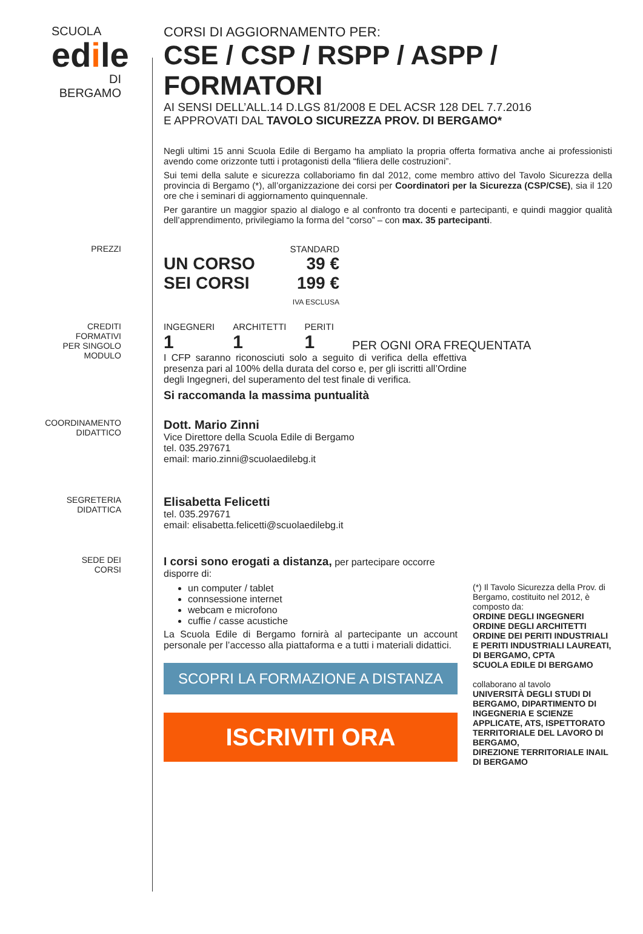SCUOLA
edile
DI BERGAMO
CORSI DI AGGIORNAMENTO PER:
CSE / CSP / RSPP / ASPP / FORMATORI
AI SENSI DELL’ALL.14 D.LGS 81/2008 E DEL ACSR 128 DEL 7.7.2016
E APPROVATI DAL TAVOLO SICUREZZA PROV. DI BERGAMO*
Negli ultimi 15 anni Scuola Edile di Bergamo ha ampliato la propria offerta formativa anche ai professionisti avendo come orizzonte tutti i protagonisti della “filiera delle costruzioni”.
Sui temi della salute e sicurezza collaboriamo fin dal 2012, come membro attivo del Tavolo Sicurezza della provincia di Bergamo (*), all’organizzazione dei corsi per Coordinatori per la Sicurezza (CSP/CSE), sia il 120 ore che i seminari di aggiornamento quinquennale.
Per garantire un maggior spazio al dialogo e al confronto tra docenti e partecipanti, e quindi maggior qualità dell’apprendimento, privilegiamo la forma del “corso” – con max. 35 partecipanti.
PREZZI STANDARD
UN CORSO 39 €
SEI CORSI 199 €
IVA ESCLUSA
CREDITI
FORMATIVI
PER SINGOLO
MODULO
INGEGNERI
1
ARCHITETTI
1
PERITI
1
PER OGNI ORA FREQUENTATA
I CFP saranno riconosciuti solo a seguito di verifica della effettiva presenza pari al 100% della durata del corso e, per gli iscritti all’Ordine degli Ingegneri, del superamento del test finale di verifica.
Si raccomanda la massima puntualità
COORDINAMENTO
DIDATTICO
Dott. Mario Zinni
Vice Direttore della Scuola Edile di Bergamo
tel. 035.297671
email: mario.zinni@scuolaedilebg.it
SEGRETERIA
DIDATTICA
Elisabetta Felicetti
tel. 035.297671
email: elisabetta.felicetti@scuolaedilebg.it
SEDE DEI
CORSI
I corsi sono erogati a distanza, per partecipare occorre disporre di:
un computer / tablet
connsessione internet
webcam e microfono
cuffie / casse acustiche
La Scuola Edile di Bergamo fornirà al partecipante un account personale per l’accesso alla piattaforma e a tutti i materiali didattici.
SCOPRI LA FORMAZIONE A DISTANZA
ISCRIVITI ORA
(*) Il Tavolo Sicurezza della Prov. di Bergamo, costituito nel 2012, è composto da:
ORDINE DEGLI INGEGNERI
ORDINE DEGLI ARCHITETTI
ORDINE DEI PERITI INDUSTRIALI E PERITI INDUSTRIALI LAUREATI, DI BERGAMO, CPTA
SCUOLA EDILE DI BERGAMO
collaborano al tavolo
UNIVERSITÀ DEGLI STUDI DI BERGAMO, DIPARTIMENTO DI INGEGNERIA E SCIENZE APPLICATE, ATS, ISPETTORATO TERRITORIALE DEL LAVORO DI BERGAMO,
DIREZIONE TERRITORIALE INAIL DI BERGAMO